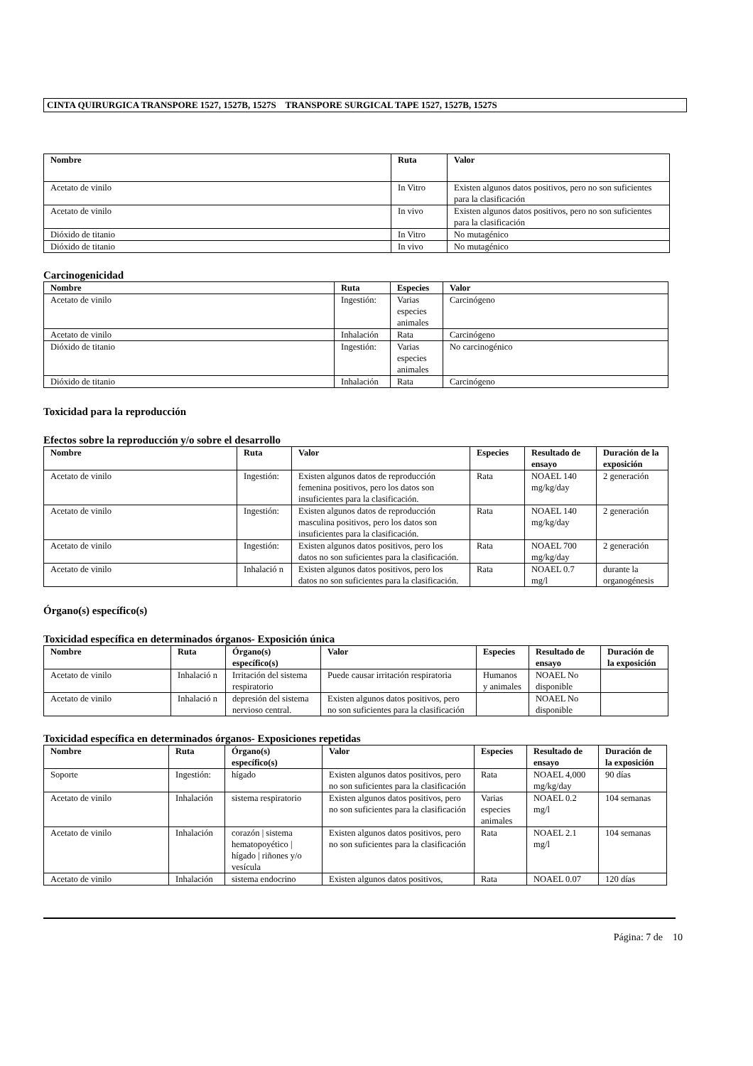CINTA QUIRURGICA TRANSPORE 1527, 1527B, 1527S TRANSPORE SURGICAL TAPE 1527, 1527B, 1527S
| Nombre | Ruta | Valor |
| --- | --- | --- |
| Acetato de vinilo | In Vitro | Existen algunos datos positivos, pero no son suficientes para la clasificación |
| Acetato de vinilo | In vivo | Existen algunos datos positivos, pero no son suficientes para la clasificación |
| Dióxido de titanio | In Vitro | No mutagénico |
| Dióxido de titanio | In vivo | No mutagénico |
Carcinogenicidad
| Nombre | Ruta | Especies | Valor |
| --- | --- | --- | --- |
| Acetato de vinilo | Ingestión: | Varias especies animales | Carcinógeno |
| Acetato de vinilo | Inhalación | Rata | Carcinógeno |
| Dióxido de titanio | Ingestión: | Varias especies animales | No carcinogénico |
| Dióxido de titanio | Inhalación | Rata | Carcinógeno |
Toxicidad para la reproducción
Efectos sobre la reproducción y/o sobre el desarrollo
| Nombre | Ruta | Valor | Especies | Resultado de ensayo | Duración de la exposición |
| --- | --- | --- | --- | --- | --- |
| Acetato de vinilo | Ingestión: | Existen algunos datos de reproducción femenina positivos, pero los datos son insuficientes para la clasificación. | Rata | NOAEL 140 mg/kg/day | 2 generación |
| Acetato de vinilo | Ingestión: | Existen algunos datos de reproducción masculina positivos, pero los datos son insuficientes para la clasificación. | Rata | NOAEL 140 mg/kg/day | 2 generación |
| Acetato de vinilo | Ingestión: | Existen algunos datos positivos, pero los datos no son suficientes para la clasificación. | Rata | NOAEL 700 mg/kg/day | 2 generación |
| Acetato de vinilo | Inhalació n | Existen algunos datos positivos, pero los datos no son suficientes para la clasificación. | Rata | NOAEL 0.7 mg/l | durante la organogénesis |
Órgano(s) específico(s)
Toxicidad específica en determinados órganos- Exposición única
| Nombre | Ruta | Órgano(s) específico(s) | Valor | Especies | Resultado de ensayo | Duración de la exposición |
| --- | --- | --- | --- | --- | --- | --- |
| Acetato de vinilo | Inhalació n | Irritación del sistema respiratorio | Puede causar irritación respiratoria | Humanos y animales | NOAEL No disponible | |
| Acetato de vinilo | Inhalació n | depresión del sistema nervioso central. | Existen algunos datos positivos, pero no son suficientes para la clasificación | | NOAEL No disponible | |
Toxicidad específica en determinados órganos- Exposiciones repetidas
| Nombre | Ruta | Órgano(s) específico(s) | Valor | Especies | Resultado de ensayo | Duración de la exposición |
| --- | --- | --- | --- | --- | --- | --- |
| Soporte | Ingestión: | hígado | Existen algunos datos positivos, pero no son suficientes para la clasificación | Rata | NOAEL 4,000 mg/kg/day | 90 días |
| Acetato de vinilo | Inhalación | sistema respiratorio | Existen algunos datos positivos, pero no son suficientes para la clasificación | Varias especies animales | NOAEL 0.2 mg/l | 104 semanas |
| Acetato de vinilo | Inhalación | corazón / sistema hematopoyético / hígado / riñones y/o vesícula | Existen algunos datos positivos, pero no son suficientes para la clasificación | Rata | NOAEL 2.1 mg/l | 104 semanas |
| Acetato de vinilo | Inhalación | sistema endocrino | Existen algunos datos positivos, | Rata | NOAEL 0.07 | 120 días |
Página: 7 de 10